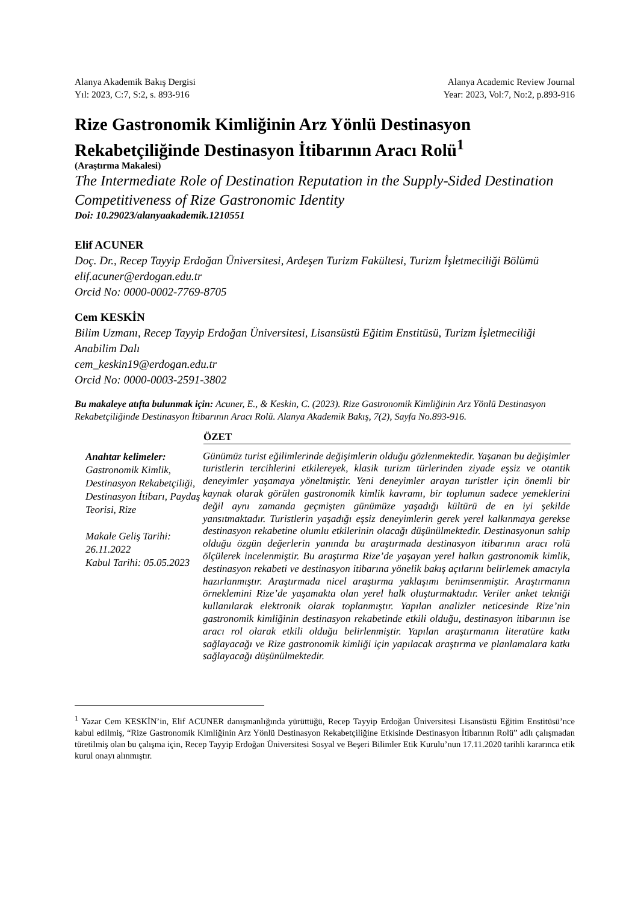Alanya Akademik Bakış Dergisi
Yıl: 2023, C:7, S:2, s. 893-916
Alanya Academic Review Journal
Year: 2023, Vol:7, No:2, p.893-916
Rize Gastronomik Kimliğinin Arz Yönlü Destinasyon Rekabetçiliğinde Destinasyon İtibarının Aracı Rolü<sup>1</sup>
(Araştırma Makalesi)
The Intermediate Role of Destination Reputation in the Supply-Sided Destination Competitiveness of Rize Gastronomic Identity
Doi: 10.29023/alanyaakademik.1210551
Elif ACUNER
Doç. Dr., Recep Tayyip Erdoğan Üniversitesi, Ardeşen Turizm Fakültesi, Turizm İşletmeciliği Bölümü
elif.acuner@erdogan.edu.tr
Orcid No: 0000-0002-7769-8705
Cem KESKİN
Bilim Uzmanı, Recep Tayyip Erdoğan Üniversitesi, Lisansüstü Eğitim Enstitüsü, Turizm İşletmeciliği Anabilim Dalı
cem_keskin19@erdogan.edu.tr
Orcid No: 0000-0003-2591-3802
Bu makaleye atıfta bulunmak için: Acuner, E., & Keskin, C. (2023). Rize Gastronomik Kimliğinin Arz Yönlü Destinasyon Rekabetçiliğinde Destinasyon İtibarının Aracı Rolü. Alanya Akademik Bakış, 7(2), Sayfa No.893-916.
ÖZET
Anahtar kelimeler:
Gastronomik Kimlik, Destinasyon Rekabetçiliği, Destinasyon İtibarı, Paydaş Teorisi, Rize
Makale Geliş Tarihi: 26.11.2022
Kabul Tarihi: 05.05.2023
Günümüz turist eğilimlerinde değişimlerin olduğu gözlenmektedir. Yaşanan bu değişimler turistlerin tercihlerini etkilereyek, klasik turizm türlerinden ziyade eşsiz ve otantik deneyimler yaşamaya yöneltmiştir. Yeni deneyimler arayan turistler için önemli bir kaynak olarak görülen gastronomik kimlik kavramı, bir toplumun sadece yemeklerini değil aynı zamanda geçmişten günümüze yaşadığı kültürü de en iyi şekilde yansıtmaktadır. Turistlerin yaşadığı eşsiz deneyimlerin gerek yerel kalkınmaya gerekse destinasyon rekabetine olumlu etkilerinin olacağı düşünülmektedir. Destinasyonun sahip olduğu özgün değerlerin yanında bu araştırmada destinasyon itibarının aracı rolü ölçülerek incelenmiştir. Bu araştırma Rize’de yaşayan yerel halkın gastronomik kimlik, destinasyon rekabeti ve destinasyon itibarına yönelik bakış açılarını belirlemek amacıyla hazırlanmıştır. Araştırmada nicel araştırma yaklaşımı benimsenmiştir. Araştırmanın örneklemini Rize’de yaşamakta olan yerel halk oluşturmaktadır. Veriler anket tekniği kullanılarak elektronik olarak toplanmıştır. Yapılan analizler neticesinde Rize’nin gastronomik kimliğinin destinasyon rekabetinde etkili olduğu, destinasyon itibarının ise aracı rol olarak etkili olduğu belirlenmiştir. Yapılan araştırmanın literatüre katkı sağlayacağı ve Rize gastronomik kimliği için yapılacak araştırma ve planlamalara katkı sağlayacağı düşünülmektedir.
<sup>1</sup> Yazar Cem KESKİN’in, Elif ACUNER danışmanlığında yürüttüğü, Recep Tayyip Erdoğan Üniversitesi Lisansüstü Eğitim Enstitüsü’nce kabul edilmiş, “Rize Gastronomik Kimliğinin Arz Yönlü Destinasyon Rekabetçiliğine Etkisinde Destinasyon İtibarının Rolü” adlı çalışmadan türetilmiş olan bu çalışma için, Recep Tayyip Erdoğan Üniversitesi Sosyal ve Beşeri Bilimler Etik Kurulu’nun 17.11.2020 tarihli kararınca etik kurul onayı alınmıştır.